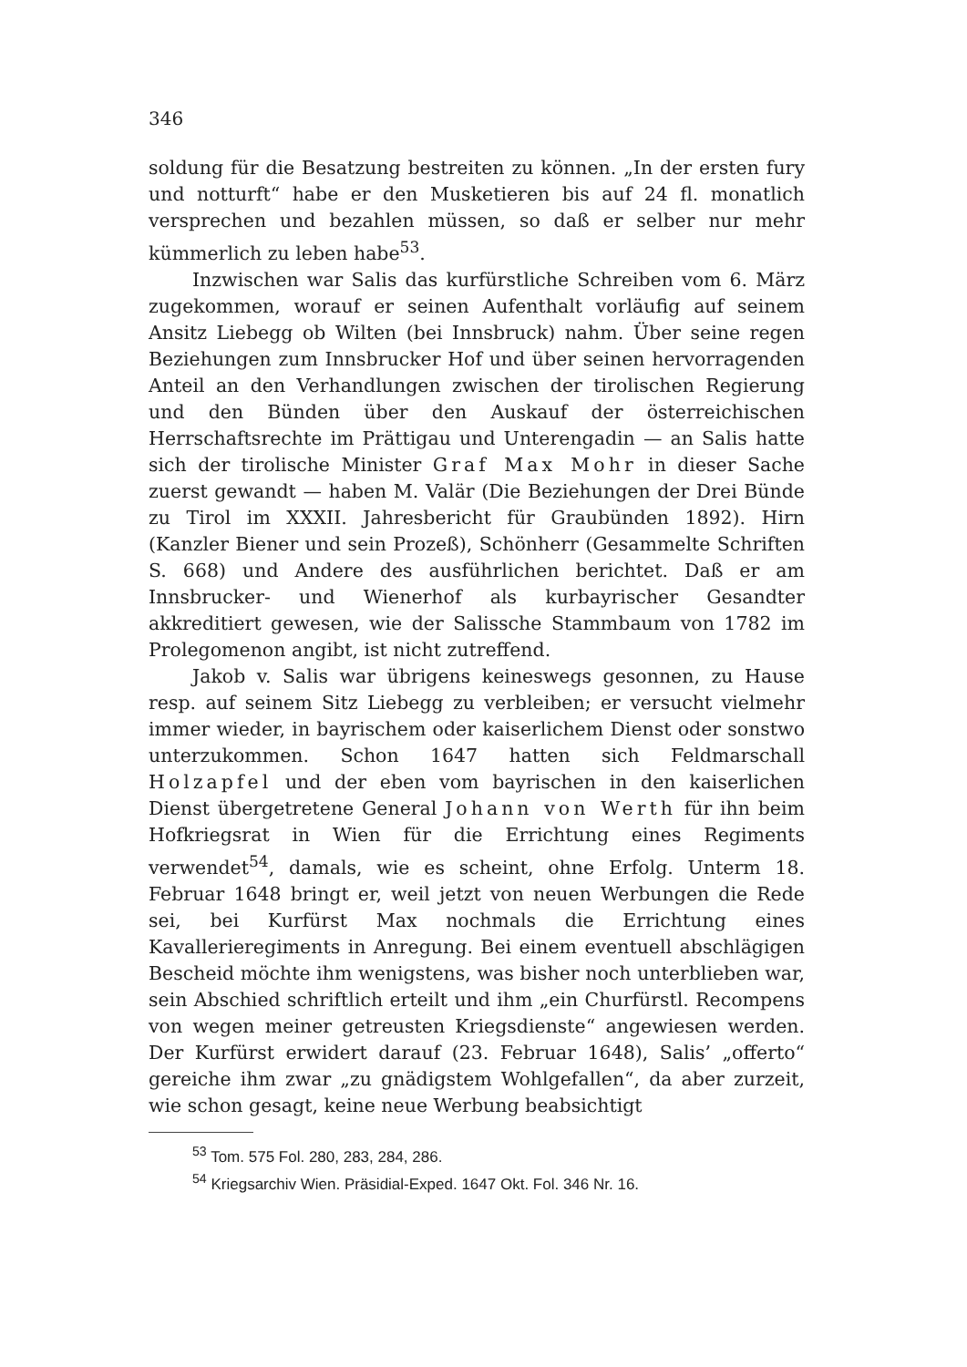346
soldung für die Besatzung bestreiten zu können. „In der ersten fury und notturft“ habe er den Musketieren bis auf 24 fl. monatlich versprechen und bezahlen müssen, so daß er selber nur mehr kümmerlich zu leben habe<sup>53</sup>.
Inzwischen war Salis das kurfürstliche Schreiben vom 6. März zugekommen, worauf er seinen Aufenthalt vorläufig auf seinem Ansitz Liebegg ob Wilten (bei Innsbruck) nahm. Über seine regen Beziehungen zum Innsbrucker Hof und über seinen hervorragenden Anteil an den Verhandlungen zwischen der tirolischen Regierung und den Bünden über den Auskauf der österreichischen Herrschaftsrechte im Prättigau und Unterengadin — an Salis hatte sich der tirolische Minister Graf Max Mohr in dieser Sache zuerst gewandt — haben M. Valär (Die Beziehungen der Drei Bünde zu Tirol im XXXII. Jahresbericht für Graubünden 1892). Hirn (Kanzler Biener und sein Prozeß), Schönherr (Gesammelte Schriften S. 668) und Andere des ausführlichen berichtet. Daß er am Innsbrucker- und Wienerhof als kurbayrischer Gesandter akkreditiert gewesen, wie der Salissche Stammbaum von 1782 im Prolegomenon angibt, ist nicht zutreffend.
Jakob v. Salis war übrigens keineswegs gesonnen, zu Hause resp. auf seinem Sitz Liebegg zu verbleiben; er versucht vielmehr immer wieder, in bayrischem oder kaiserlichem Dienst oder sonstwo unterzukommen. Schon 1647 hatten sich Feldmarschall Holzapfel und der eben vom bayrischen in den kaiserlichen Dienst übergetretene General Johann von Werth für ihn beim Hofkriegsrat in Wien für die Errichtung eines Regiments verwendet<sup>54</sup>, damals, wie es scheint, ohne Erfolg. Unterm 18. Februar 1648 bringt er, weil jetzt von neuen Werbungen die Rede sei, bei Kurfürst Max nochmals die Errichtung eines Kavallerieregiments in Anregung. Bei einem eventuell abschlägigen Bescheid möchte ihm wenigstens, was bisher noch unterblieben war, sein Abschied schriftlich erteilt und ihm „ein Churfürstl. Recompens von wegen meiner getreusten Kriegsdienste“ angewiesen werden. Der Kurfürst erwidert darauf (23. Februar 1648), Salis’ „offerto“ gereiche ihm zwar „zu gnädigstem Wohlgefallen“, da aber zurzeit, wie schon gesagt, keine neue Werbung beabsichtigt
<sup>53</sup> Tom. 575 Fol. 280, 283, 284, 286.
<sup>54</sup> Kriegsarchiv Wien. Präsidial-Exped. 1647 Okt. Fol. 346 Nr. 16.